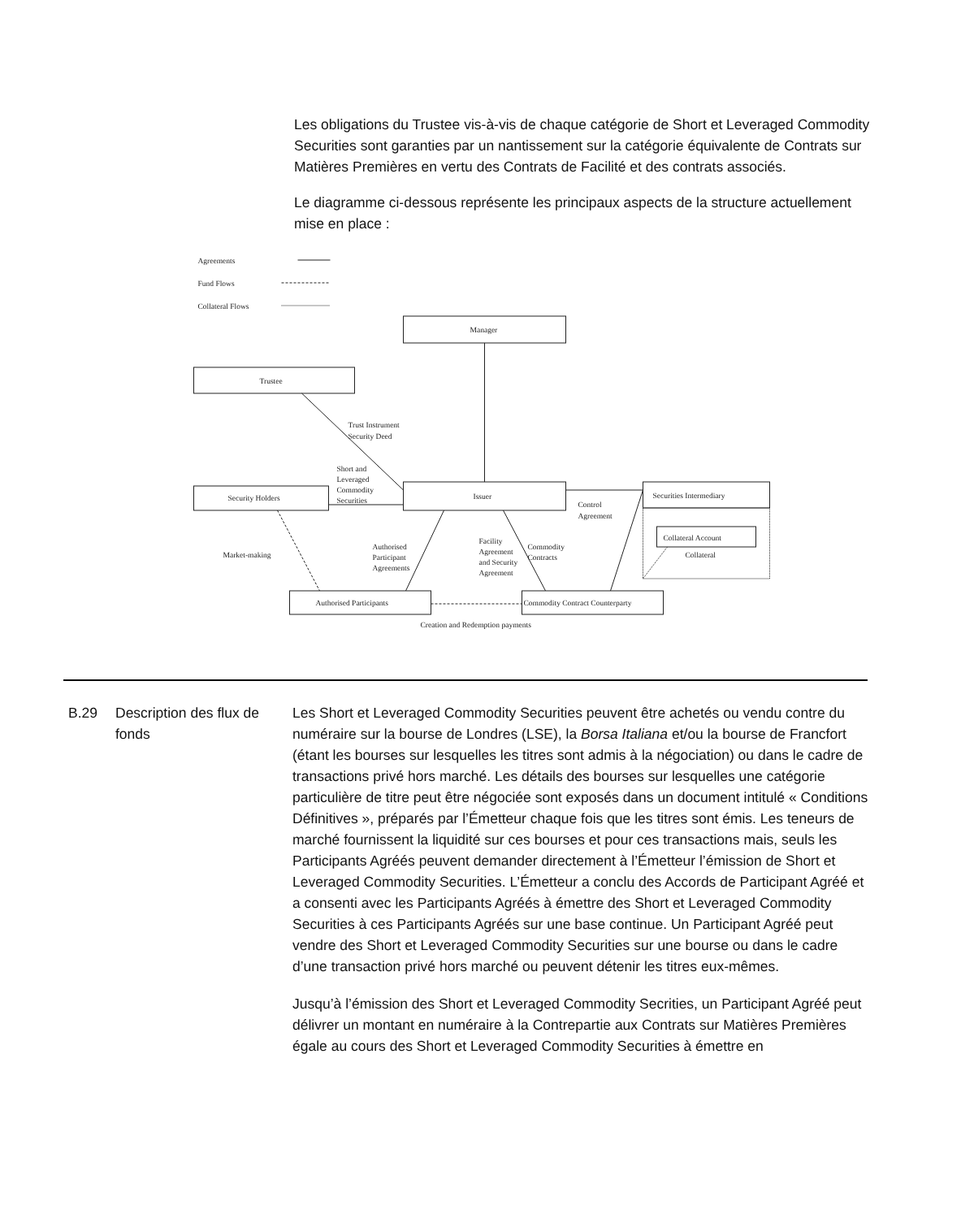Les obligations du Trustee vis-à-vis de chaque catégorie de Short et Leveraged Commodity Securities sont garanties par un nantissement sur la catégorie équivalente de Contrats sur Matières Premières en vertu des Contrats de Facilité et des contrats associés.
Le diagramme ci-dessous représente les principaux aspects de la structure actuellement mise en place :
Agreements
Fund Flows
Collateral Flows
Manager
Trustee
Security Holders
Issuer
Securities Intermediary
Collateral Account
Collateral
Authorised Participants
Commodity Contract Counterparty
Creation and Redemption payments
Trust Instrument
Security Deed
Short and
Leveraged
Commodity
Securities
Control
Agreement
Market-making
Authorised
Participant
Agreements
Facility
Agreement
and Security
Agreement
Commodity
Contracts
B.29 Description des flux de fonds
Les Short et Leveraged Commodity Securities peuvent être achetés ou vendu contre du numéraire sur la bourse de Londres (LSE), la Borsa Italiana et/ou la bourse de Francfort (étant les bourses sur lesquelles les titres sont admis à la négociation) ou dans le cadre de transactions privé hors marché. Les détails des bourses sur lesquelles une catégorie particulière de titre peut être négociée sont exposés dans un document intitulé « Conditions Définitives », préparés par l’Émetteur chaque fois que les titres sont émis. Les teneurs de marché fournissent la liquidité sur ces bourses et pour ces transactions mais, seuls les Participants Agréés peuvent demander directement à l’Émetteur l’émission de Short et Leveraged Commodity Securities. L’Émetteur a conclu des Accords de Participant Agréé et a consenti avec les Participants Agréés à émettre des Short et Leveraged Commodity Securities à ces Participants Agréés sur une base continue. Un Participant Agréé peut vendre des Short et Leveraged Commodity Securities sur une bourse ou dans le cadre d’une transaction privé hors marché ou peuvent détenir les titres eux-mêmes.
Jusqu’à l’émission des Short et Leveraged Commodity Secrities, un Participant Agréé peut délivrer un montant en numéraire à la Contrepartie aux Contrats sur Matières Premières égale au cours des Short et Leveraged Commodity Securities à émettre en